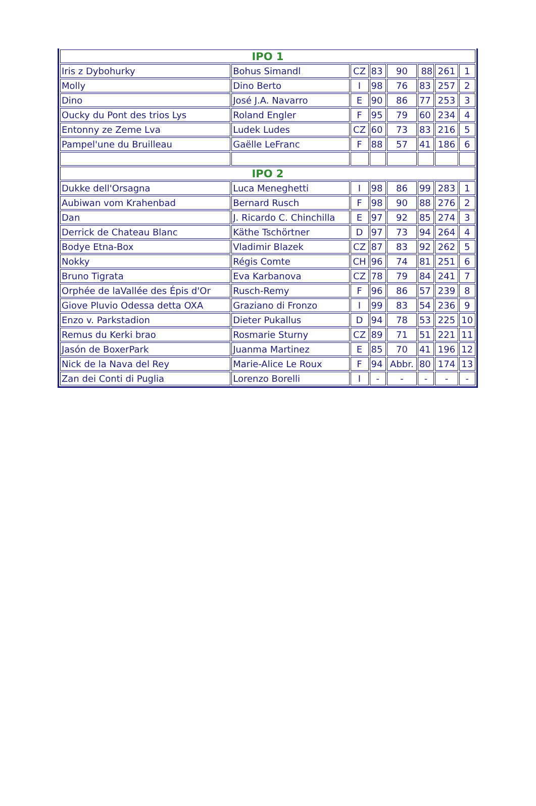| IPO 1 | | | | | | | |
| Iris z Dybohurky | Bohus Simandl | CZ | 83 | 90 | 88 | 261 | 1 |
| Molly | Dino Berto | I | 98 | 76 | 83 | 257 | 2 |
| Dino | José J.A. Navarro | E | 90 | 86 | 77 | 253 | 3 |
| Oucky du Pont des trios Lys | Roland Engler | F | 95 | 79 | 60 | 234 | 4 |
| Entonny ze Zeme Lva | Ludek Ludes | CZ | 60 | 73 | 83 | 216 | 5 |
| Pampel'une du Bruilleau | Gaëlle LeFranc | F | 88 | 57 | 41 | 186 | 6 |
| IPO 2 | | | | | | | |
| Dukke dell'Orsagna | Luca Meneghetti | I | 98 | 86 | 99 | 283 | 1 |
| Aubiwan vom Krahenbad | Bernard Rusch | F | 98 | 90 | 88 | 276 | 2 |
| Dan | J. Ricardo C. Chinchilla | E | 97 | 92 | 85 | 274 | 3 |
| Derrick de Chateau Blanc | Käthe Tschörtner | D | 97 | 73 | 94 | 264 | 4 |
| Bodye Etna-Box | Vladimir Blazek | CZ | 87 | 83 | 92 | 262 | 5 |
| Nokky | Régis Comte | CH | 96 | 74 | 81 | 251 | 6 |
| Bruno Tigrata | Eva Karbanova | CZ | 78 | 79 | 84 | 241 | 7 |
| Orphée de laVallée des Épis d'Or | Rusch-Remy | F | 96 | 86 | 57 | 239 | 8 |
| Giove Pluvio Odessa detta OXA | Graziano di Fronzo | I | 99 | 83 | 54 | 236 | 9 |
| Enzo v. Parkstadion | Dieter Pukallus | D | 94 | 78 | 53 | 225 | 10 |
| Remus du Kerki brao | Rosmarie Sturny | CZ | 89 | 71 | 51 | 221 | 11 |
| Jasón de BoxerPark | Juanma Martinez | E | 85 | 70 | 41 | 196 | 12 |
| Nick de la Nava del Rey | Marie-Alice Le Roux | F | 94 | Abbr. | 80 | 174 | 13 |
| Zan dei Conti di Puglia | Lorenzo Borelli | I | - | - | - | - | - |